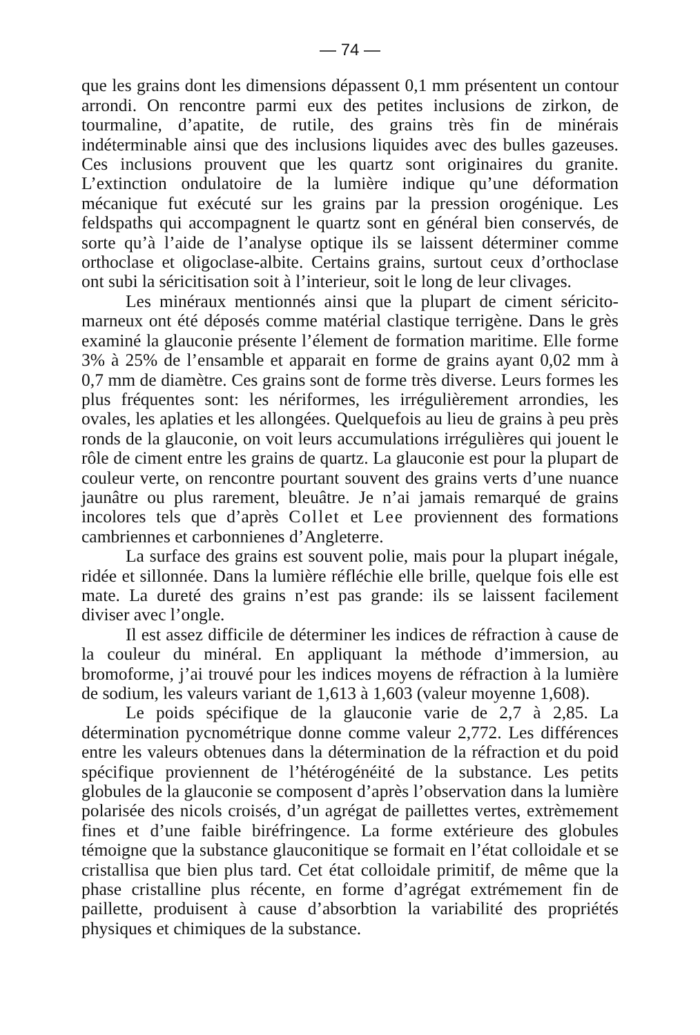— 74 —
que les grains dont les dimensions dépassent 0,1 mm présentent un contour arrondi. On rencontre parmi eux des petites inclusions de zirkon, de tourmaline, d’apatite, de rutile, des grains très fin de minérais indéterminable ainsi que des inclusions liquides avec des bulles gazeuses. Ces inclusions prouvent que les quartz sont originaires du granite. L’extinction ondulatoire de la lumière indique qu’une déformation mécanique fut exécuté sur les grains par la pression orogénique. Les feldspaths qui accompagnent le quartz sont en général bien conservés, de sorte qu’à l’aide de l’analyse optique ils se laissent déterminer comme orthoclase et oligoclase-albite. Certains grains, surtout ceux d’orthoclase ont subi la séricitisation soit à l’interieur, soit le long de leur clivages.
Les minéraux mentionnés ainsi que la plupart de ciment séricito-marneux ont été déposés comme matérial clastique terrigène. Dans le grès examiné la glauconie présente l’élement de formation maritime. Elle forme 3% à 25% de l’ensamble et apparait en forme de grains ayant 0,02 mm à 0,7 mm de diamètre. Ces grains sont de forme très diverse. Leurs formes les plus fréquentes sont: les nériformes, les irrégulièrement arrondies, les ovales, les aplaties et les allongées. Quelquefois au lieu de grains à peu près ronds de la glauconie, on voit leurs accumulations irrégulières qui jouent le rôle de ciment entre les grains de quartz. La glauconie est pour la plupart de couleur verte, on rencontre pourtant souvent des grains verts d’une nuance jaunâtre ou plus rarement, bleuâtre. Je n’ai jamais remarqué de grains incolores tels que d’après Collet et Lee proviennent des formations cambriennes et carbonnienes d’Angleterre.
La surface des grains est souvent polie, mais pour la plupart inégale, ridée et sillonnée. Dans la lumière réfléchie elle brille, quelque fois elle est mate. La dureté des grains n’est pas grande: ils se laissent facilement diviser avec l’ongle.
Il est assez difficile de déterminer les indices de réfraction à cause de la couleur du minéral. En appliquant la méthode d’immersion, au bromoforme, j’ai trouvé pour les indices moyens de réfraction à la lumière de sodium, les valeurs variant de 1,613 à 1,603 (valeur moyenne 1,608).
Le poids spécifique de la glauconie varie de 2,7 à 2,85. La détermination pycnométrique donne comme valeur 2,772. Les différences entre les valeurs obtenues dans la détermination de la réfraction et du poid spécifique proviennent de l’hétérogénéité de la substance. Les petits globules de la glauconie se composent d’après l’observation dans la lumière polarisée des nicols croisés, d’un agrégat de paillettes vertes, extrèmement fines et d’une faible biréfringence. La forme extérieure des globules témoigne que la substance glauconitique se formait en l’état colloidale et se cristallisa que bien plus tard. Cet état colloidale primitif, de même que la phase cristalline plus récente, en forme d’agrégat extrémement fin de paillette, produisent à cause d’absorbtion la variabilité des propriétés physiques et chimiques de la substance.